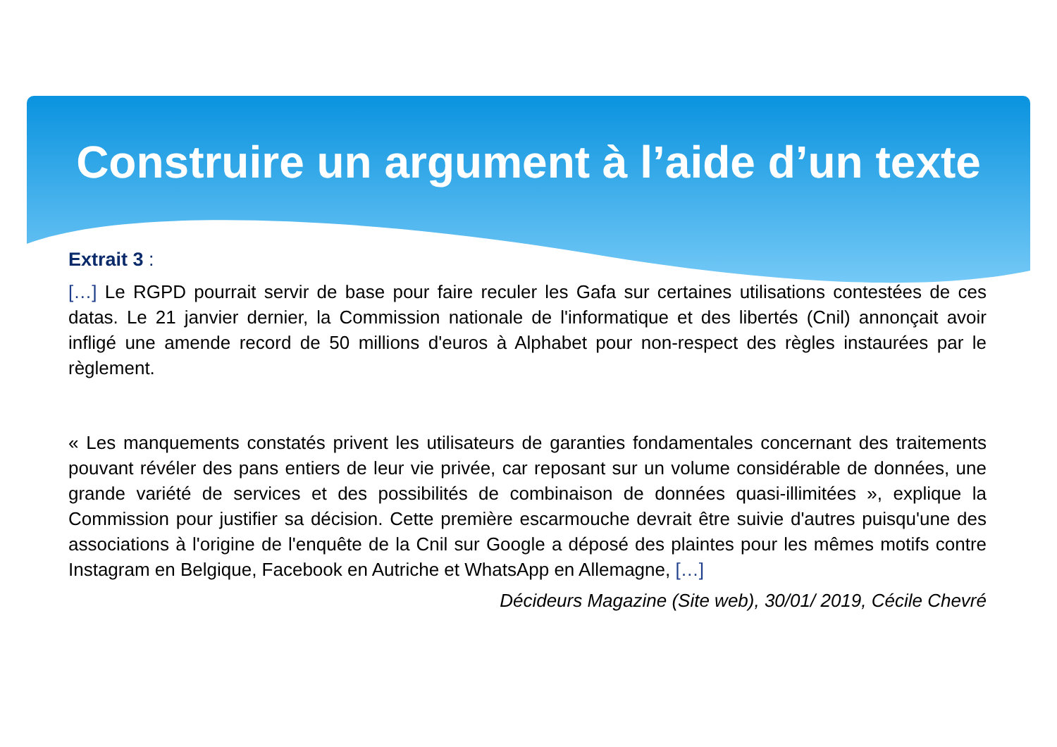Construire un argument à l’aide d’un texte
Extrait 3 :
[…] Le RGPD pourrait servir de base pour faire reculer les Gafa sur certaines utilisations contestées de ces datas. Le 21 janvier dernier, la Commission nationale de l'informatique et des libertés (Cnil) annonçait avoir infligé une amende record de 50 millions d'euros à Alphabet pour non-respect des règles instaurées par le règlement.
« Les manquements constatés privent les utilisateurs de garanties fondamentales concernant des traitements pouvant révéler des pans entiers de leur vie privée, car reposant sur un volume considérable de données, une grande variété de services et des possibilités de combinaison de données quasi-illimitées », explique la Commission pour justifier sa décision. Cette première escarmouche devrait être suivie d'autres puisqu'une des associations à l'origine de l'enquête de la Cnil sur Google a déposé des plaintes pour les mêmes motifs contre Instagram en Belgique, Facebook en Autriche et WhatsApp en Allemagne, […]
Décideurs Magazine (Site web), 30/01/ 2019, Cécile Chevré